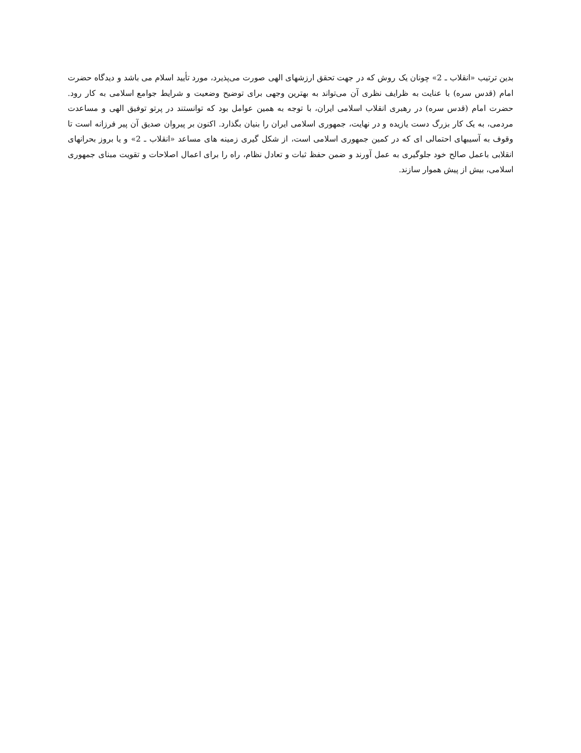بدین ترتیب «انقلاب ـ 2» چونان یک روش که در جهت تحقق ارزشهای الهی صورت می‌پذیرد، مورد تأیید اسلام می باشد و دیدگاه حضرت امام (قدس سره) با عنایت به ظرایف نظری آن می‌تواند به بهترین وجهی برای توضیح وضعیت و شرایط جوامع اسلامی به کار رود. حضرت امام (قدس سره) در رهبری انقلاب اسلامی ایران، با توجه به همین عوامل بود که توانستند در پرتو توفیق الهی و مساعدت مردمی، به یک کار بزرگ دست یازیده و در نهایت، جمهوری اسلامی ایران را بنیان بگذارد. اکنون بر پیروان صدیق آن پیر فرزانه است تا وقوف به آسیبهای احتمالی ای که در کمین جمهوری اسلامی است، از شکل گیری زمینه های مساعد «انقلاب ـ 2» و یا بروز بحرانهای انقلابی باعمل صالح خود جلوگیری به عمل آورند و ضمن حفظ ثبات و تعادل نظام، راه را برای اعمال اصلاحات و تقویت مبنای جمهوری اسلامی، بیش از پیش هموار سازند.